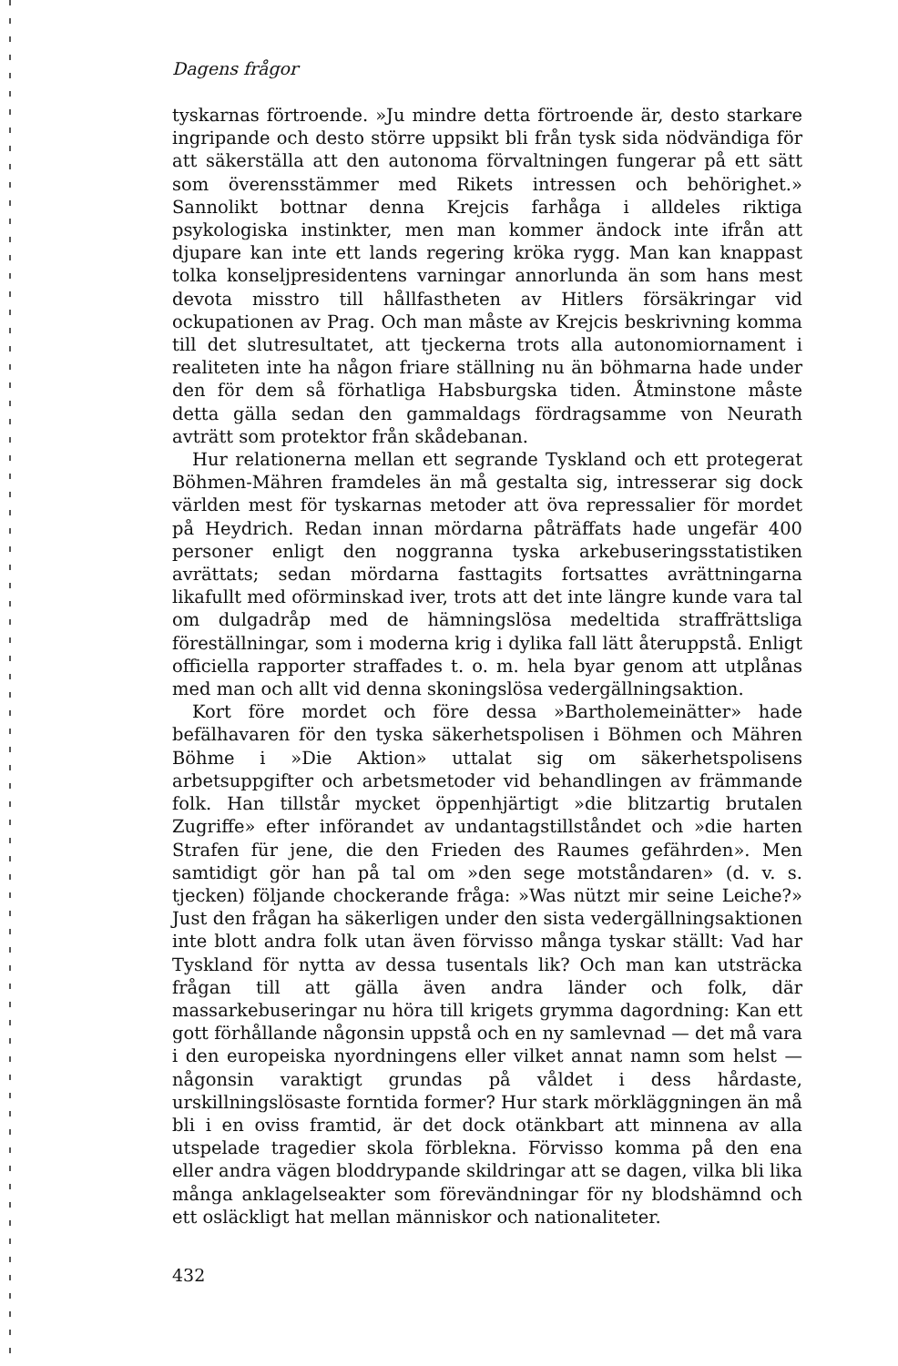Dagens frågor
tyskarnas förtroende. »Ju mindre detta förtroende är, desto starkare ingripande och desto större uppsikt bli från tysk sida nödvändiga för att säkerställa att den autonoma förvaltningen fungerar på ett sätt som överensstämmer med Rikets intressen och behörighet.» Sannolikt bottnar denna Krejcis farhåga i alldeles riktiga psykologiska instinkter, men man kommer ändock inte ifrån att djupare kan inte ett lands regering kröka rygg. Man kan knappast tolka konseljpresidentens varningar annorlunda än som hans mest devota misstro till hållfastheten av Hitlers försäkringar vid ockupationen av Prag. Och man måste av Krejcis beskrivning komma till det slutresultatet, att tjeckerna trots alla autonomiornament i realiteten inte ha någon friare ställning nu än böhmarna hade under den för dem så förhatliga Habsburgska tiden. Åtminstone måste detta gälla sedan den gammaldags fördragsamme von Neurath avträtt som protektor från skådebanan.
Hur relationerna mellan ett segrande Tyskland och ett protegerat Böhmen-Mähren framdeles än må gestalta sig, intresserar sig dock världen mest för tyskarnas metoder att öva repressalier för mordet på Heydrich. Redan innan mördarna påträffats hade ungefär 400 personer enligt den noggranna tyska arkebuseringsstatistiken avrättats; sedan mördarna fasttagits fortsattes avrättningarna likafullt med oförminskad iver, trots att det inte längre kunde vara tal om dulgadråp med de hämningslösa medeltida straffrättsliga föreställningar, som i moderna krig i dylika fall lätt återuppstå. Enligt officiella rapporter straffades t. o. m. hela byar genom att utplånas med man och allt vid denna skoningslösa vedergällningsaktion.
Kort före mordet och före dessa »Bartholemeinätter» hade befälhavaren för den tyska säkerhetspolisen i Böhmen och Mähren Böhme i »Die Aktion» uttalat sig om säkerhetspolisens arbetsuppgifter och arbetsmetoder vid behandlingen av främmande folk. Han tillstår mycket öppenhjärtigt »die blitzartig brutalen Zugriffe» efter införandet av undantagstillståndet och »die harten Strafen für jene, die den Frieden des Raumes gefährden». Men samtidigt gör han på tal om »den sege motståndaren» (d. v. s. tjecken) följande chockerande fråga: »Was nützt mir seine Leiche?» Just den frågan ha säkerligen under den sista vedergällningsaktionen inte blott andra folk utan även förvisso många tyskar ställt: Vad har Tyskland för nytta av dessa tusentals lik? Och man kan utsträcka frågan till att gälla även andra länder och folk, där massarkebuseringar nu höra till krigets grymma dagordning: Kan ett gott förhållande någonsin uppstå och en ny samlevnad — det må vara i den europeiska nyordningens eller vilket annat namn som helst — någonsin varaktigt grundas på våldet i dess hårdaste, urskillningslösaste forntida former? Hur stark mörkläggningen än må bli i en oviss framtid, är det dock otänkbart att minnena av alla utspelade tragedier skola förblekna. Förvisso komma på den ena eller andra vägen bloddrypande skildringar att se dagen, vilka bli lika många anklagelseakter som förevändningar för ny blodshämnd och ett osläckligt hat mellan människor och nationaliteter.
432